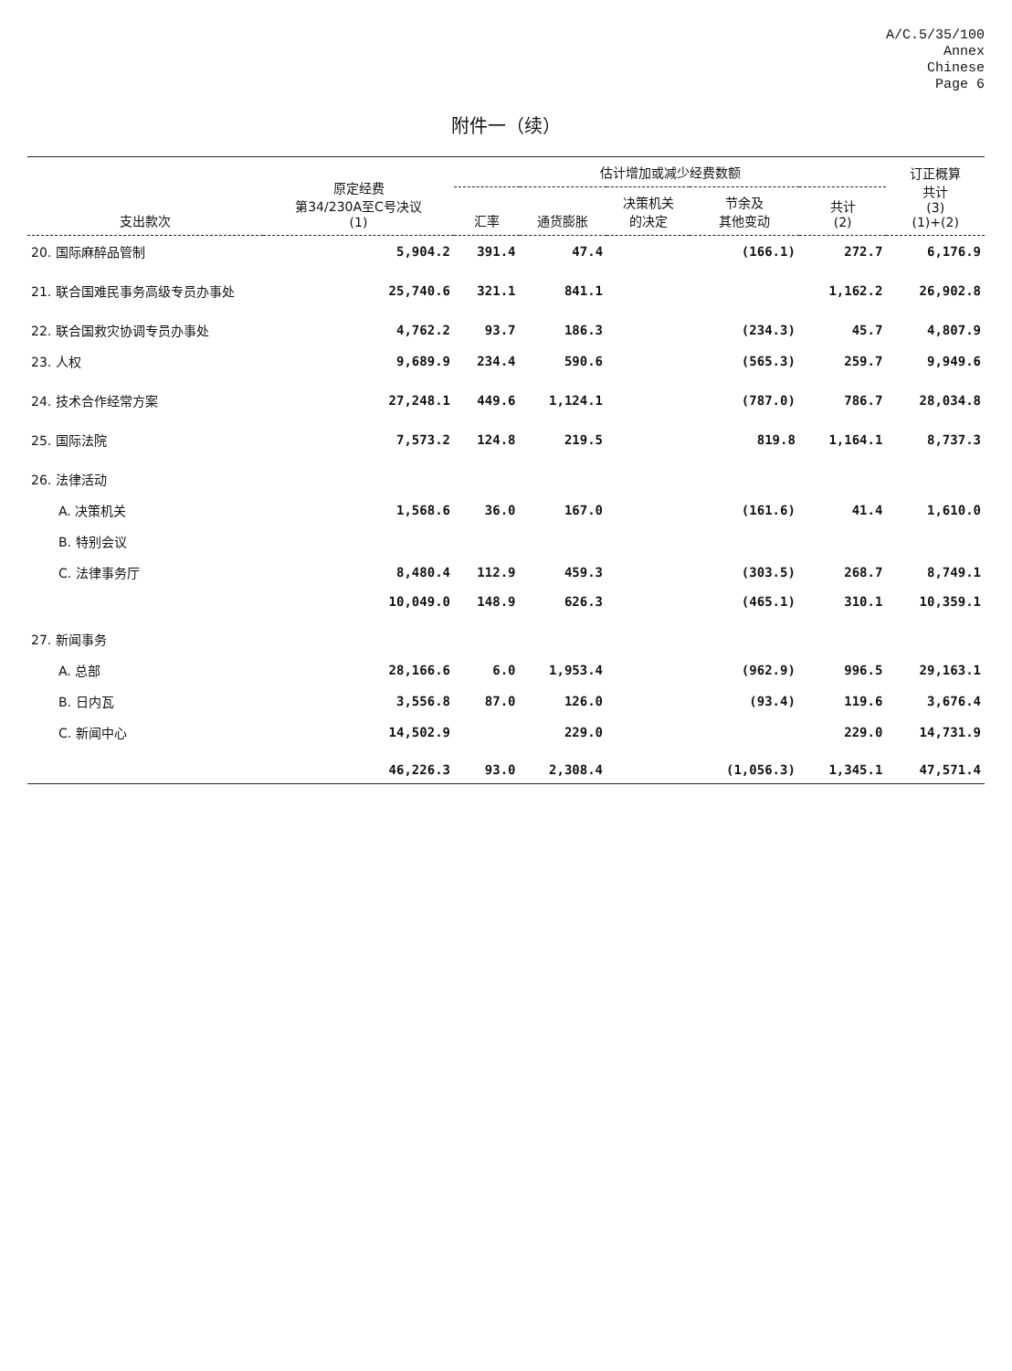A/C.5/35/100
Annex
Chinese
Page 6
附件一（续）
| 支出款次 | 原定经费 第34/230A至C号决议 (1) | 估计增加或减少经费数额 | | | | | 订正概算 共计 (3) (1)+(2) |
| --- | --- | --- | --- | --- | --- | --- | --- |
| | | 汇率 | 通货膨胀 | 决策机关 的决定 | 节余及 其他变动 | 共计 (2) | |
| 20. 国际麻醉品管制 | 5,904.2 | 391.4 | 47.4 | | (166.1) | 272.7 | 6,176.9 |
| 21. 联合国难民事务高级专员办事处 | 25,740.6 | 321.1 | 841.1 | | | 1,162.2 | 26,902.8 |
| 22. 联合国救灾协调专员办事处 | 4,762.2 | 93.7 | 186.3 | | (234.3) | 45.7 | 4,807.9 |
| 23. 人权 | 9,689.9 | 234.4 | 590.6 | | (565.3) | 259.7 | 9,949.6 |
| 24. 技术合作经常方案 | 27,248.1 | 449.6 | 1,124.1 | | (787.0) | 786.7 | 28,034.8 |
| 25. 国际法院 | 7,573.2 | 124.8 | 219.5 | | 819.8 | 1,164.1 | 8,737.3 |
| 26. 法律活动 | | | | | | | |
| A. 决策机关 | 1,568.6 | 36.0 | 167.0 | | (161.6) | 41.4 | 1,610.0 |
| B. 特别会议 | | | | | | | |
| C. 法律事务厅 | 8,480.4 | 112.9 | 459.3 | | (303.5) | 268.7 | 8,749.1 |
| | 10,049.0 | 148.9 | 626.3 | | (465.1) | 310.1 | 10,359.1 |
| 27. 新闻事务 | | | | | | | |
| A. 总部 | 28,166.6 | 6.0 | 1,953.4 | | (962.9) | 996.5 | 29,163.1 |
| B. 日内瓦 | 3,556.8 | 87.0 | 126.0 | | (93.4) | 119.6 | 3,676.4 |
| C. 新闻中心 | 14,502.9 | | 229.0 | | | 229.0 | 14,731.9 |
| | 46,226.3 | 93.0 | 2,308.4 | | (1,056.3) | 1,345.1 | 47,571.4 |